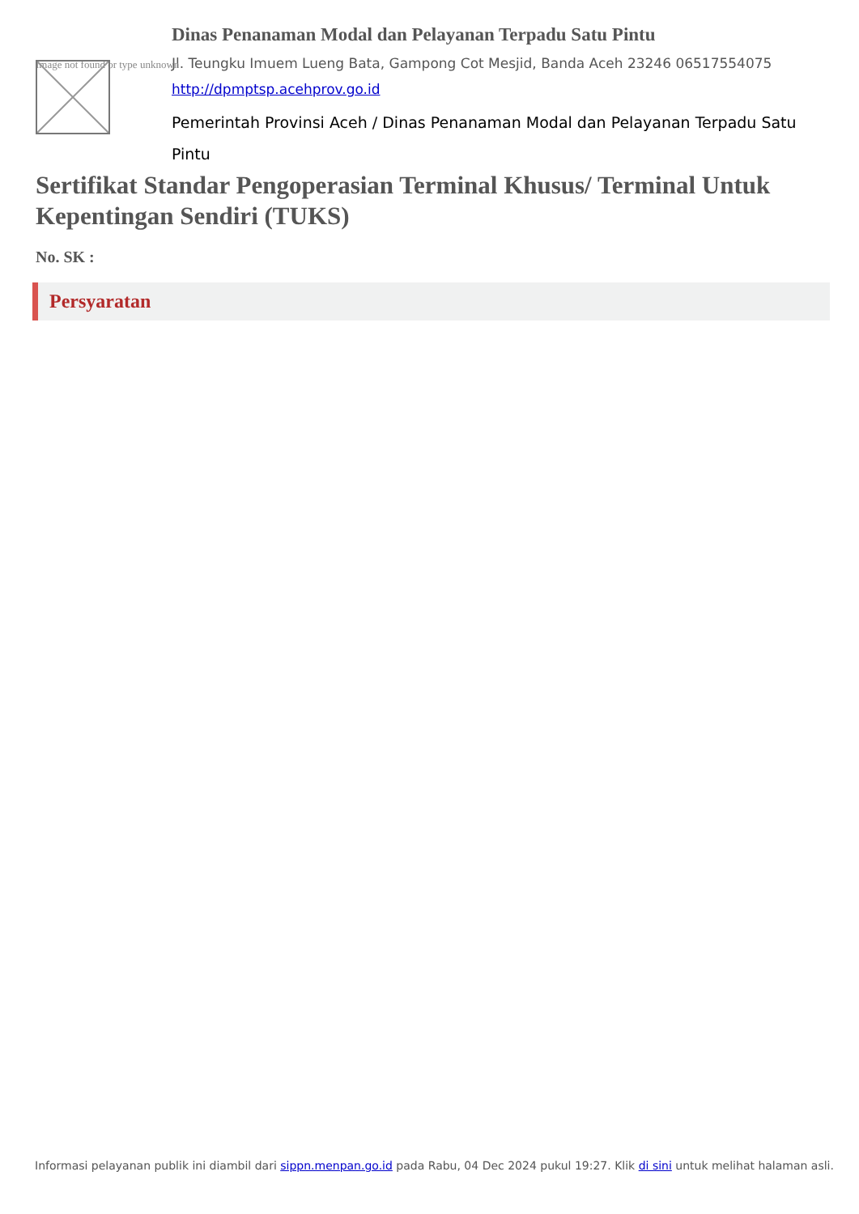Image not found or type unknown
Dinas Penanaman Modal dan Pelayanan Terpadu Satu Pintu
Jl. Teungku Imuem Lueng Bata, Gampong Cot Mesjid, Banda Aceh 23246 06517554075
http://dpmptsp.acehprov.go.id
Pemerintah Provinsi Aceh / Dinas Penanaman Modal dan Pelayanan Terpadu Satu Pintu
Sertifikat Standar Pengoperasian Terminal Khusus/ Terminal Untuk Kepentingan Sendiri (TUKS)
No. SK :
Persyaratan
Informasi pelayanan publik ini diambil dari sippn.menpan.go.id pada Rabu, 04 Dec 2024 pukul 19:27. Klik di sini untuk melihat halaman asli.